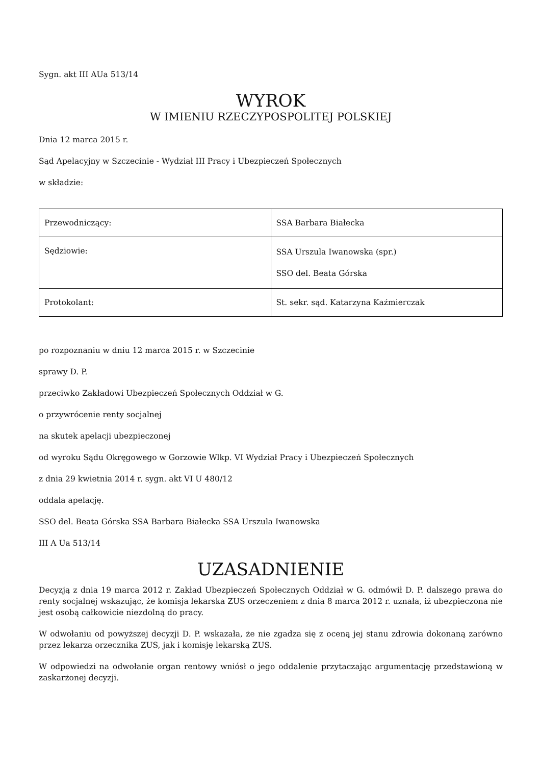Sygn. akt III AUa 513/14
WYROK
W IMIENIU RZECZYPOSPOLITEJ POLSKIEJ
Dnia 12 marca 2015 r.
Sąd Apelacyjny w Szczecinie - Wydział III Pracy i Ubezpieczeń Społecznych
w składzie:
| Przewodniczący: | SSA Barbara Białecka |
| Sędziowie: | SSA Urszula Iwanowska (spr.) SSO del. Beata Górska |
| Protokolant: | St. sekr. sąd. Katarzyna Kaźmierczak |
po rozpoznaniu w dniu 12 marca 2015 r. w Szczecinie
sprawy D. P.
przeciwko Zakładowi Ubezpieczeń Społecznych Oddział w G.
o przywrócenie renty socjalnej
na skutek apelacji ubezpieczonej
od wyroku Sądu Okręgowego w Gorzowie Wlkp. VI Wydział Pracy i Ubezpieczeń Społecznych
z dnia 29 kwietnia 2014 r. sygn. akt VI U 480/12
oddala apelację.
SSO del. Beata Górska SSA Barbara Białecka SSA Urszula Iwanowska
III A Ua 513/14
UZASADNIENIE
Decyzją z dnia 19 marca 2012 r. Zakład Ubezpieczeń Społecznych Oddział w G. odmówił D. P. dalszego prawa do renty socjalnej wskazując, że komisja lekarska ZUS orzeczeniem z dnia 8 marca 2012 r. uznała, iż ubezpieczona nie jest osobą całkowicie niezdolną do pracy.
W odwołaniu od powyższej decyzji D. P. wskazała, że nie zgadza się z oceną jej stanu zdrowia dokonaną zarówno przez lekarza orzecznika ZUS, jak i komisję lekarską ZUS.
W odpowiedzi na odwołanie organ rentowy wniósł o jego oddalenie przytaczając argumentację przedstawioną w zaskarżonej decyzji.